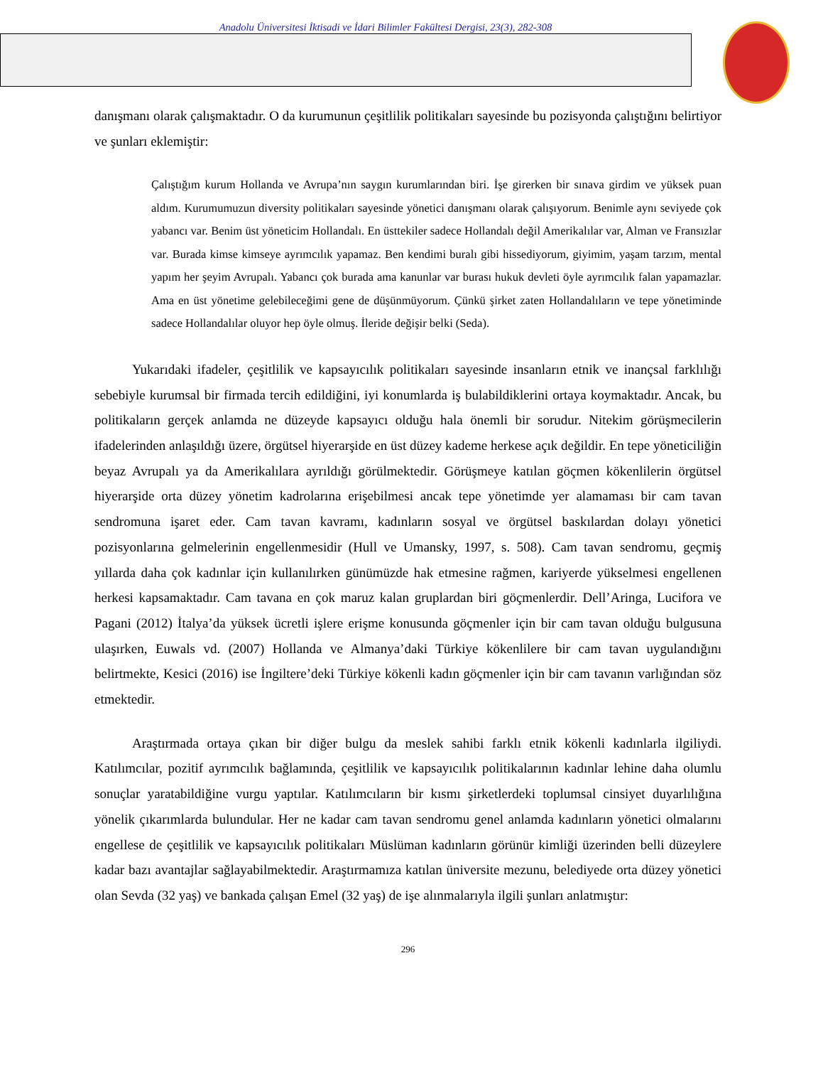Anadolu Üniversitesi İktisadi ve İdari Bilimler Fakültesi Dergisi, 23(3), 282-308
danışmanı olarak çalışmaktadır. O da kurumunun çeşitlilik politikaları sayesinde bu pozisyonda çalıştığını belirtiyor ve şunları eklemiştir:
Çalıştığım kurum Hollanda ve Avrupa’nın saygın kurumlarından biri. İşe girerken bir sınava girdim ve yüksek puan aldım. Kurumumuzun diversity politikaları sayesinde yönetici danışmanı olarak çalışıyorum. Benimle aynı seviyede çok yabancı var. Benim üst yöneticim Hollandalı. En üsttekiler sadece Hollandalı değil Amerikalılar var, Alman ve Fransızlar var. Burada kimse kimseye ayrımcılık yapamaz. Ben kendimi buralı gibi hissediyorum, giyimim, yaşam tarzım, mental yapım her şeyim Avrupalı. Yabancı çok burada ama kanunlar var burası hukuk devleti öyle ayrımcılık falan yapamazlar. Ama en üst yönetime gelebileceğimi gene de düşünmüyorum. Çünkü şirket zaten Hollandalıların ve tepe yönetiminde sadece Hollandalılar oluyor hep öyle olmuş. İleride değişir belki (Seda).
Yukarıdaki ifadeler, çeşitlilik ve kapsayıcılık politikaları sayesinde insanların etnik ve inançsal farklılığı sebebiyle kurumsal bir firmada tercih edildiğini, iyi konumlarda iş bulabildiklerini ortaya koymaktadır. Ancak, bu politikaların gerçek anlamda ne düzeyde kapsayıcı olduğu hala önemli bir sorudur. Nitekim görüşmecilerin ifadelerinden anlaşıldığı üzere, örgütsel hiyerarşide en üst düzey kademe herkese açık değildir. En tepe yöneticiliğin beyaz Avrupalı ya da Amerikalılara ayrıldığı görülmektedir. Görüşmeye katılan göçmen kökenlilerin örgütsel hiyerarşide orta düzey yönetim kadrolarına erişebilmesi ancak tepe yönetimde yer alamaması bir cam tavan sendromuna işaret eder. Cam tavan kavramı, kadınların sosyal ve örgütsel baskılardan dolayı yönetici pozisyonlarına gelmelerinin engellenmesidir (Hull ve Umansky, 1997, s. 508). Cam tavan sendromu, geçmiş yıllarda daha çok kadınlar için kullanılırken günümüzde hak etmesine rağmen, kariyerde yükselmesi engellenen herkesi kapsamaktadır. Cam tavana en çok maruz kalan gruplardan biri göçmenlerdir. Dell’Aringa, Lucifora ve Pagani (2012) İtalya’da yüksek ücretli işlere erişme konusunda göçmenler için bir cam tavan olduğu bulgusuna ulaşırken, Euwals vd. (2007) Hollanda ve Almanya’daki Türkiye kökenlilere bir cam tavan uygulandığını belirtmekte, Kesici (2016) ise İngiltere’deki Türkiye kökenli kadın göçmenler için bir cam tavanın varlığından söz etmektedir.
Araştırmada ortaya çıkan bir diğer bulgu da meslek sahibi farklı etnik kökenli kadınlarla ilgiliydi. Katılımcılar, pozitif ayrımcılık bağlamında, çeşitlilik ve kapsayıcılık politikalarının kadınlar lehine daha olumlu sonuçlar yaratabildiğine vurgu yaptılar. Katılımcıların bir kısmı şirketlerdeki toplumsal cinsiyet duyarlılığına yönelik çıkarımlarda bulundular. Her ne kadar cam tavan sendromu genel anlamda kadınların yönetici olmalarını engellese de çeşitlilik ve kapsayıcılık politikaları Müslüman kadınların görünür kimliği üzerinden belli düzeylere kadar bazı avantajlar sağlayabilmektedir. Araştırmamıza katılan üniversite mezunu, belediyede orta düzey yönetici olan Sevda (32 yaş) ve bankada çalışan Emel (32 yaş) de işe alınmalarıyla ilgili şunları anlatmıştır:
296